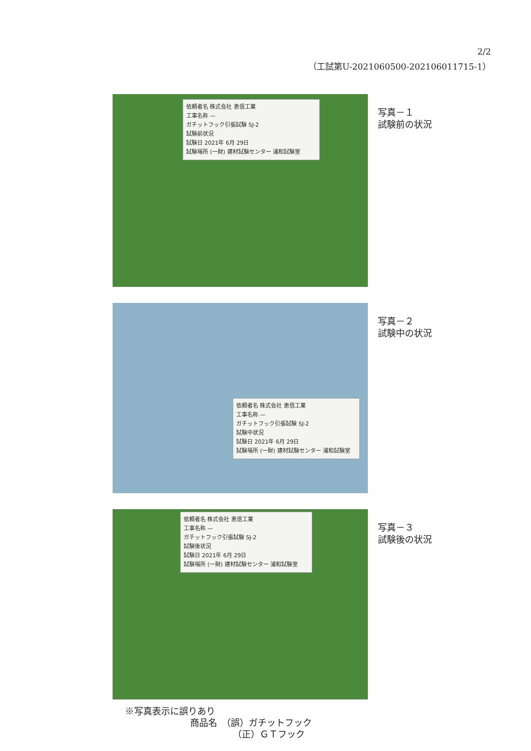2/2
（工試第U-2021060500-202106011715-1）
依頼者名 株式会社 恵信工業
工事名称 —
ガチットフック引張試験 SJ-2
試験前状況
試験日 2021年 6月 29日
試験場所 (一財) 建材試験センター 浦和試験室
写真－１
試験前の状況
依頼者名 株式会社 恵信工業
工事名称 —
ガチットフック引張試験 SJ-2
試験中状況
試験日 2021年 6月 29日
試験場所 (一財) 建材試験センター 浦和試験室
写真－２
試験中の状況
依頼者名 株式会社 恵信工業
工事名称 —
ガチットフック引張試験 SJ-2
試験後状況
試験日 2021年 6月 29日
試験場所 (一財) 建材試験センター 浦和試験室
写真－３
試験後の状況
※写真表示に誤りあり
商品名　（誤）ガチットフック
（正）ＧＴフック